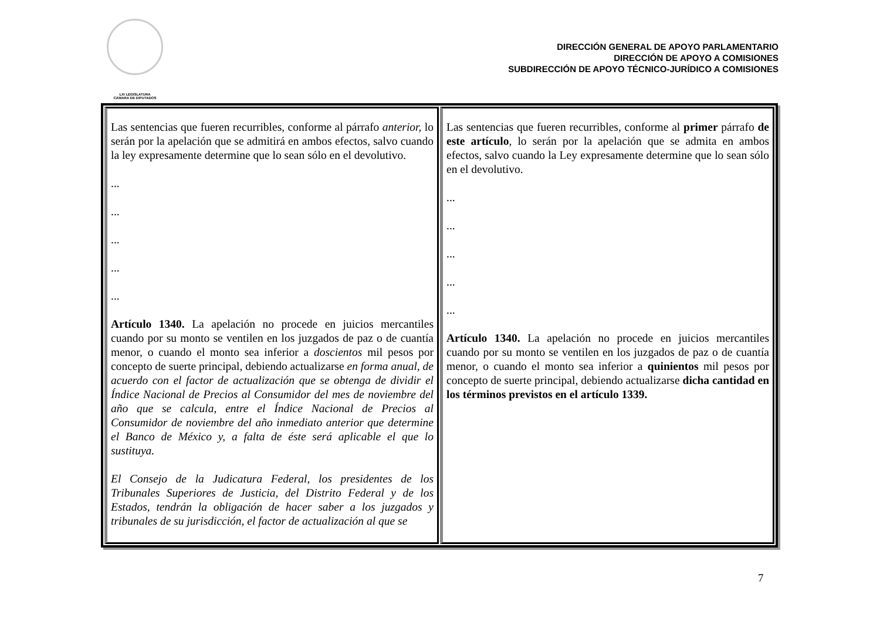LXI LEGISLATURA
CÁMARA DE DIPUTADOS
DIRECCIÓN GENERAL DE APOYO PARLAMENTARIO
DIRECCIÓN DE APOYO A COMISIONES
SUBDIRECCIÓN DE APOYO TÉCNICO-JURÍDICO A COMISIONES
| Las sentencias que fueren recurribles, conforme al párrafo anterior, lo serán por la apelación que se admitirá en ambos efectos, salvo cuando la ley expresamente determine que lo sean sólo en el devolutivo. ... ... ... ... ... Artículo 1340. La apelación no procede en juicios mercantiles cuando por su monto se ventilen en los juzgados de paz o de cuantía menor, o cuando el monto sea inferior a doscientos mil pesos por concepto de suerte principal, debiendo actualizarse en forma anual, de acuerdo con el factor de actualización que se obtenga de dividir el Índice Nacional de Precios al Consumidor del mes de noviembre del año que se calcula, entre el Índice Nacional de Precios al Consumidor de noviembre del año inmediato anterior que determine el Banco de México y, a falta de éste será aplicable el que lo sustituya. El Consejo de la Judicatura Federal, los presidentes de los Tribunales Superiores de Justicia, del Distrito Federal y de los Estados, tendrán la obligación de hacer saber a los juzgados y tribunales de su jurisdicción, el factor de actualización al que se | Las sentencias que fueren recurribles, conforme al primer párrafo de este artículo , lo serán por la apelación que se admita en ambos efectos, salvo cuando la Ley expresamente determine que lo sean sólo en el devolutivo. ... ... ... ... ... Artículo 1340. La apelación no procede en juicios mercantiles cuando por su monto se ventilen en los juzgados de paz o de cuantía menor, o cuando el monto sea inferior a quinientos mil pesos por concepto de suerte principal, debiendo actualizarse dicha cantidad en los términos previstos en el artículo 1339. |
7